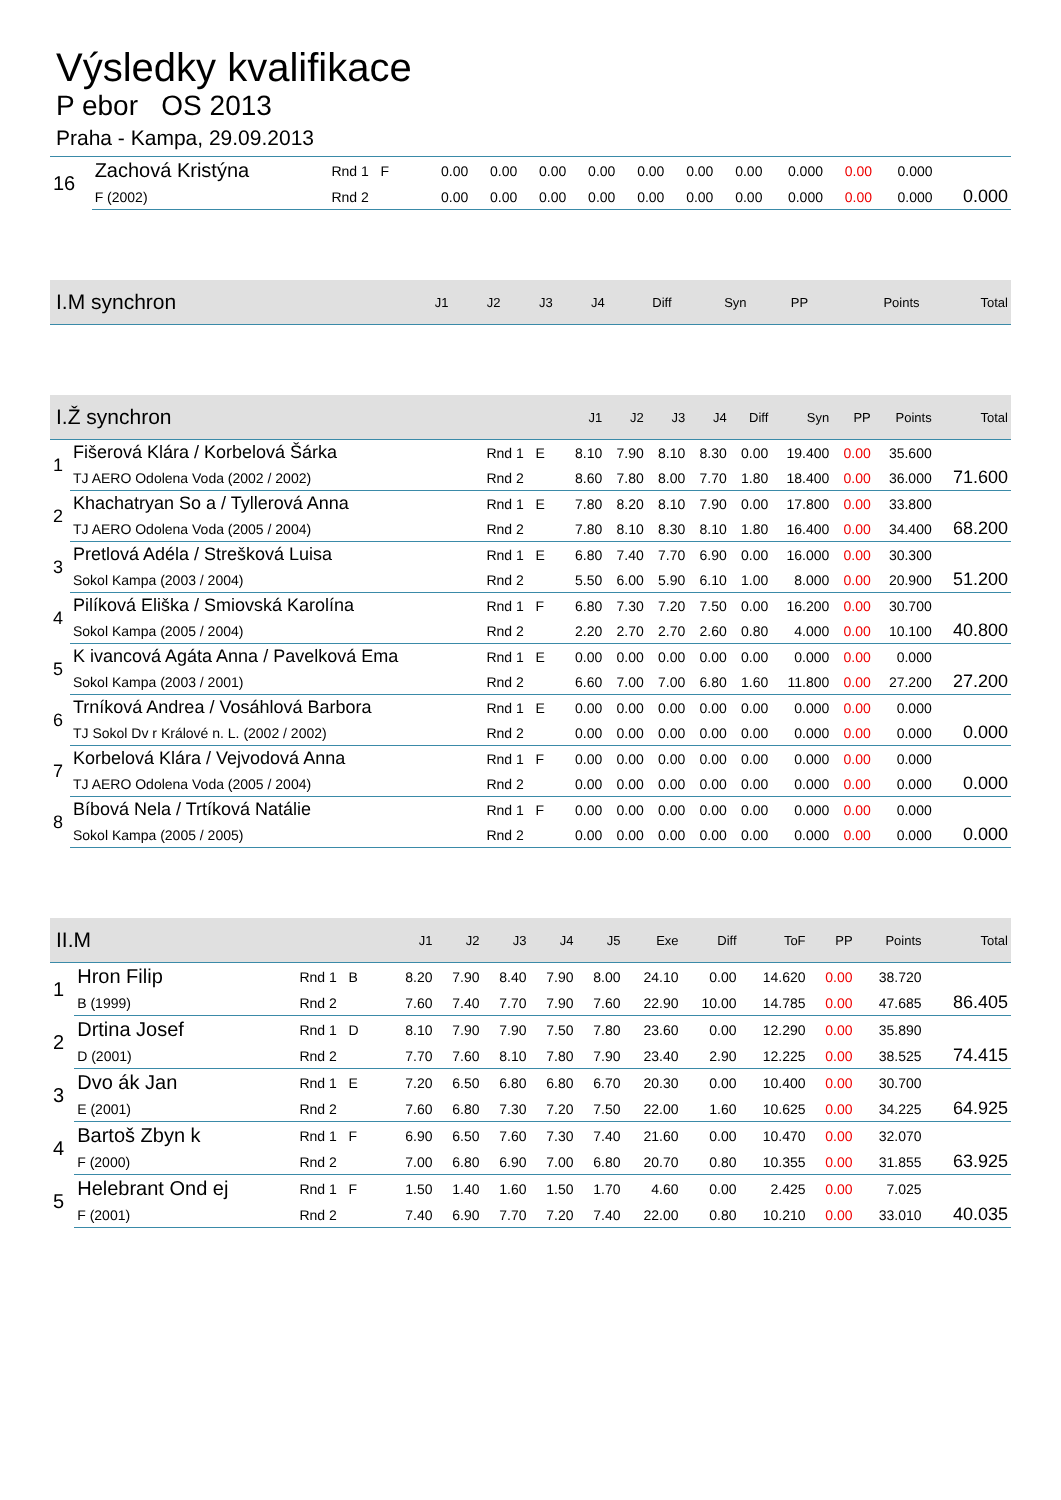Výsledky kvalifikace
P ebor OS 2013
Praha - Kampa, 29.09.2013
| 16 | Zachová Kristýna | Rnd 1 F | 0.00 | 0.00 | 0.00 | 0.00 | 0.00 | 0.00 | 0.00 | 0.000 | 0.00 | 0.000 | |
| | F (2002) | Rnd 2 | 0.00 | 0.00 | 0.00 | 0.00 | 0.00 | 0.00 | 0.00 | 0.000 | 0.00 | 0.000 | 0.000 |
| I.M synchron | J1 | J2 | J3 | J4 | Diff | Syn | PP | Points | Total |
| --- | --- | --- | --- | --- | --- | --- | --- | --- | --- |
| I.Ž synchron | | | J1 | J2 | J3 | J4 | Diff | Syn | PP | Points | Total |
| --- | --- | --- | --- | --- | --- | --- | --- | --- | --- | --- | --- |
| 1 | Fišerová Klára / Korbelová Šárka | Rnd 1 E | 8.10 | 7.90 | 8.10 | 8.30 | 0.00 | 19.400 | 0.00 | 35.600 | |
| | TJ AERO Odolena Voda (2002 / 2002) | Rnd 2 | 8.60 | 7.80 | 8.00 | 7.70 | 1.80 | 18.400 | 0.00 | 36.000 | 71.600 |
| 2 | Khachatryan So a / Tyllerová Anna | Rnd 1 E | 7.80 | 8.20 | 8.10 | 7.90 | 0.00 | 17.800 | 0.00 | 33.800 | |
| | TJ AERO Odolena Voda (2005 / 2004) | Rnd 2 | 7.80 | 8.10 | 8.30 | 8.10 | 1.80 | 16.400 | 0.00 | 34.400 | 68.200 |
| 3 | Pretlová Adéla / Strešková Luisa | Rnd 1 E | 6.80 | 7.40 | 7.70 | 6.90 | 0.00 | 16.000 | 0.00 | 30.300 | |
| | Sokol Kampa (2003 / 2004) | Rnd 2 | 5.50 | 6.00 | 5.90 | 6.10 | 1.00 | 8.000 | 0.00 | 20.900 | 51.200 |
| 4 | Pilíková Eliška / Smiovská Karolína | Rnd 1 F | 6.80 | 7.30 | 7.20 | 7.50 | 0.00 | 16.200 | 0.00 | 30.700 | |
| | Sokol Kampa (2005 / 2004) | Rnd 2 | 2.20 | 2.70 | 2.70 | 2.60 | 0.80 | 4.000 | 0.00 | 10.100 | 40.800 |
| 5 | K ivancová Agáta Anna / Pavelková Ema | Rnd 1 E | 0.00 | 0.00 | 0.00 | 0.00 | 0.00 | 0.000 | 0.00 | 0.000 | |
| | Sokol Kampa (2003 / 2001) | Rnd 2 | 6.60 | 7.00 | 7.00 | 6.80 | 1.60 | 11.800 | 0.00 | 27.200 | 27.200 |
| 6 | Trníková Andrea / Vosáhlová Barbora | Rnd 1 E | 0.00 | 0.00 | 0.00 | 0.00 | 0.00 | 0.000 | 0.00 | 0.000 | |
| | TJ Sokol Dv r Králové n. L. (2002 / 2002) | Rnd 2 | 0.00 | 0.00 | 0.00 | 0.00 | 0.00 | 0.000 | 0.00 | 0.000 | 0.000 |
| 7 | Korbelová Klára / Vejvodová Anna | Rnd 1 F | 0.00 | 0.00 | 0.00 | 0.00 | 0.00 | 0.000 | 0.00 | 0.000 | |
| | TJ AERO Odolena Voda (2005 / 2004) | Rnd 2 | 0.00 | 0.00 | 0.00 | 0.00 | 0.00 | 0.000 | 0.00 | 0.000 | 0.000 |
| 8 | Bíbová Nela / Trtíková Natálie | Rnd 1 F | 0.00 | 0.00 | 0.00 | 0.00 | 0.00 | 0.000 | 0.00 | 0.000 | |
| | Sokol Kampa (2005 / 2005) | Rnd 2 | 0.00 | 0.00 | 0.00 | 0.00 | 0.00 | 0.000 | 0.00 | 0.000 | 0.000 |
| II.M | | | J1 | J2 | J3 | J4 | J5 | Exe | Diff | ToF | PP | Points | Total |
| --- | --- | --- | --- | --- | --- | --- | --- | --- | --- | --- | --- | --- | --- |
| 1 | Hron Filip | Rnd 1 B | 8.20 | 7.90 | 8.40 | 7.90 | 8.00 | 24.10 | 0.00 | 14.620 | 0.00 | 38.720 | |
| | B (1999) | Rnd 2 | 7.60 | 7.40 | 7.70 | 7.90 | 7.60 | 22.90 | 10.00 | 14.785 | 0.00 | 47.685 | 86.405 |
| 2 | Drtina Josef | Rnd 1 D | 8.10 | 7.90 | 7.90 | 7.50 | 7.80 | 23.60 | 0.00 | 12.290 | 0.00 | 35.890 | |
| | D (2001) | Rnd 2 | 7.70 | 7.60 | 8.10 | 7.80 | 7.90 | 23.40 | 2.90 | 12.225 | 0.00 | 38.525 | 74.415 |
| 3 | Dvo ák Jan | Rnd 1 E | 7.20 | 6.50 | 6.80 | 6.80 | 6.70 | 20.30 | 0.00 | 10.400 | 0.00 | 30.700 | |
| | E (2001) | Rnd 2 | 7.60 | 6.80 | 7.30 | 7.20 | 7.50 | 22.00 | 1.60 | 10.625 | 0.00 | 34.225 | 64.925 |
| 4 | Bartoš Zbyn k | Rnd 1 F | 6.90 | 6.50 | 7.60 | 7.30 | 7.40 | 21.60 | 0.00 | 10.470 | 0.00 | 32.070 | |
| | F (2000) | Rnd 2 | 7.00 | 6.80 | 6.90 | 7.00 | 6.80 | 20.70 | 0.80 | 10.355 | 0.00 | 31.855 | 63.925 |
| 5 | Helebrant Ond ej | Rnd 1 F | 1.50 | 1.40 | 1.60 | 1.50 | 1.70 | 4.60 | 0.00 | 2.425 | 0.00 | 7.025 | |
| | F (2001) | Rnd 2 | 7.40 | 6.90 | 7.70 | 7.20 | 7.40 | 22.00 | 0.80 | 10.210 | 0.00 | 33.010 | 40.035 |